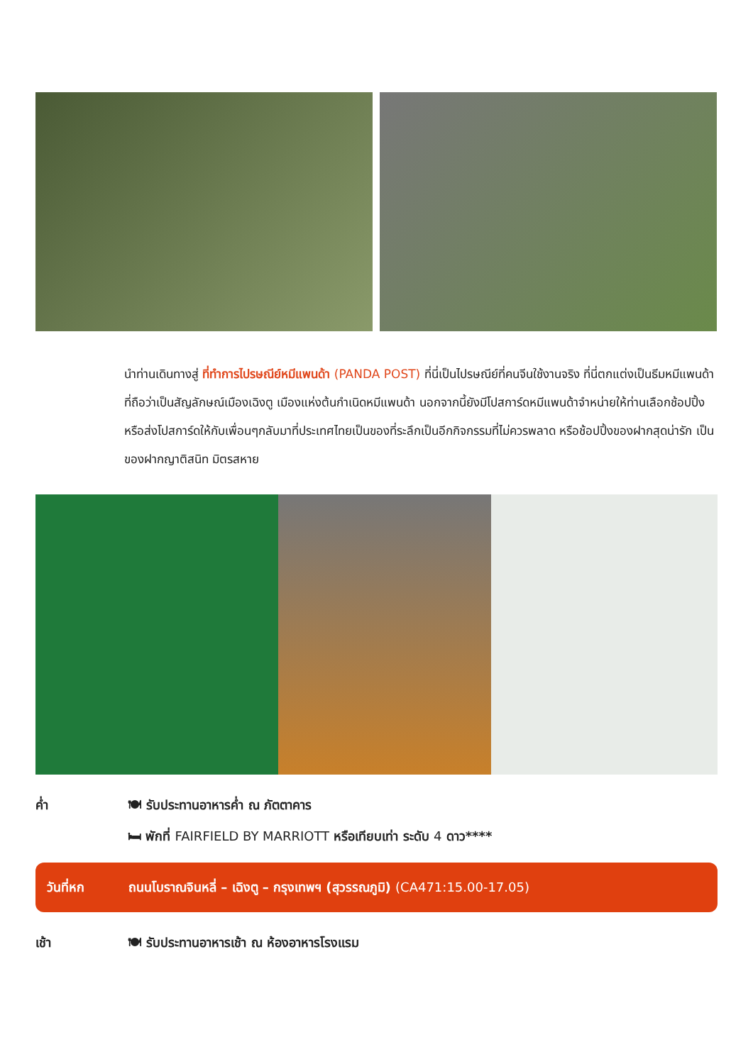นำท่านเดินทางสู่ ที่ทำการไปรษณีย์หมีแพนด้า (PANDA POST) ที่นี่เป็นไปรษณีย์ที่คนจีนใช้งานจริง ที่นี่ตกแต่งเป็นธีมหมีแพนด้าที่ถือว่าเป็นสัญลักษณ์เมืองเฉิงตู เมืองแห่งต้นกำเนิดหมีแพนด้า นอกจากนี้ยังมีโปสการ์ดหมีแพนด้าจำหน่ายให้ท่านเลือกช้อปปิ้งหรือส่งโปสการ์ดให้กับเพื่อนๆกลับมาที่ประเทศไทยเป็นของที่ระลึกเป็นอีกกิจกรรมที่ไม่ควรพลาด หรือช้อปปิ้งของฝากสุดน่ารัก เป็นของฝากญาติสนิท มิตรสหาย
ค่ำ 🍽 รับประทานอาหารค่ำ ณ ภัตตาคาร
🛏 พักที่ FAIRFIELD BY MARRIOTT หรือเทียบเท่า ระดับ 4 ดาว****
วันที่หก ถนนโบราณจินหลี่ – เฉิงตู – กรุงเทพฯ (สุวรรณภูมิ) (CA471:15.00-17.05)
เช้า 🍽 รับประทานอาหารเช้า ณ ห้องอาหารโรงแรม